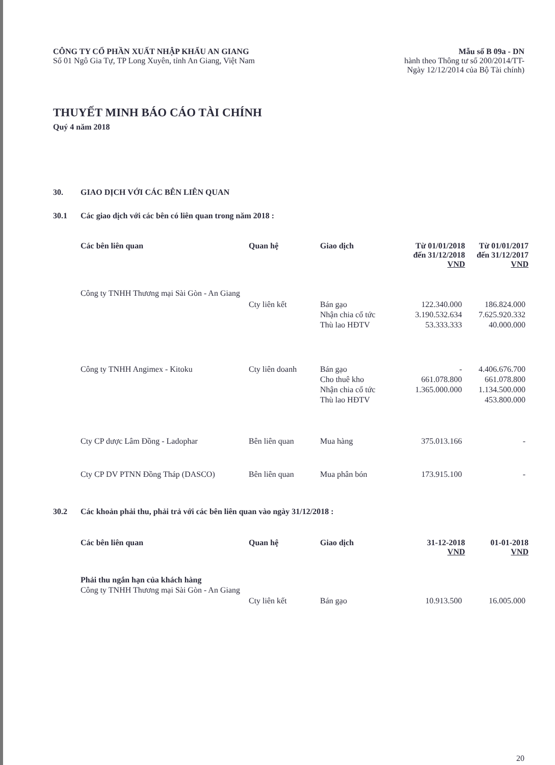CÔNG TY CỔ PHẦN XUẤT NHẬP KHẨU AN GIANG
Số 01 Ngô Gia Tự, TP Long Xuyên, tỉnh An Giang, Việt Nam
Mẫu số B 09a - DN
hành theo Thông tư số 200/2014/TT-
Ngày 12/12/2014 của Bộ Tài chính)
THUYẾT MINH BÁO CÁO TÀI CHÍNH
Quý 4 năm 2018
30. GIAO DỊCH VỚI CÁC BÊN LIÊN QUAN
30.1 Các giao dịch với các bên có liên quan trong năm 2018 :
| Các bên liên quan | Quan hệ | Giao dịch | Từ 01/01/2018 đến 31/12/2018 VND | Từ 01/01/2017 đến 31/12/2017 VND |
| --- | --- | --- | --- | --- |
| Công ty TNHH Thương mại Sài Gòn - An Giang | Cty liên kết | Bán gạo | 122.340.000 | 186.824.000 |
| | | Nhận chia cổ tức | 3.190.532.634 | 7.625.920.332 |
| | | Thù lao HĐTV | 53.333.333 | 40.000.000 |
| Công ty TNHH Angimex - Kitoku | Cty liên doanh | Bán gạo | - | 4.406.676.700 |
| | | Cho thuê kho | 661.078.800 | 661.078.800 |
| | | Nhận chia cổ tức | 1.365.000.000 | 1.134.500.000 |
| | | Thù lao HĐTV | | 453.800.000 |
| Cty CP dược Lâm Đồng - Ladophar | Bên liên quan | Mua hàng | 375.013.166 | - |
| Cty CP DV PTNN Đồng Tháp (DASCO) | Bên liên quan | Mua phân bón | 173.915.100 | - |
30.2 Các khoản phải thu, phải trả với các bên liên quan vào ngày 31/12/2018 :
| Các bên liên quan | Quan hệ | Giao dịch | 31-12-2018 VND | 01-01-2018 VND |
| --- | --- | --- | --- | --- |
| Phải thu ngắn hạn của khách hàng | | | | |
| Công ty TNHH Thương mại Sài Gòn - An Giang | Cty liên kết | Bán gạo | 10.913.500 | 16.005.000 |
20